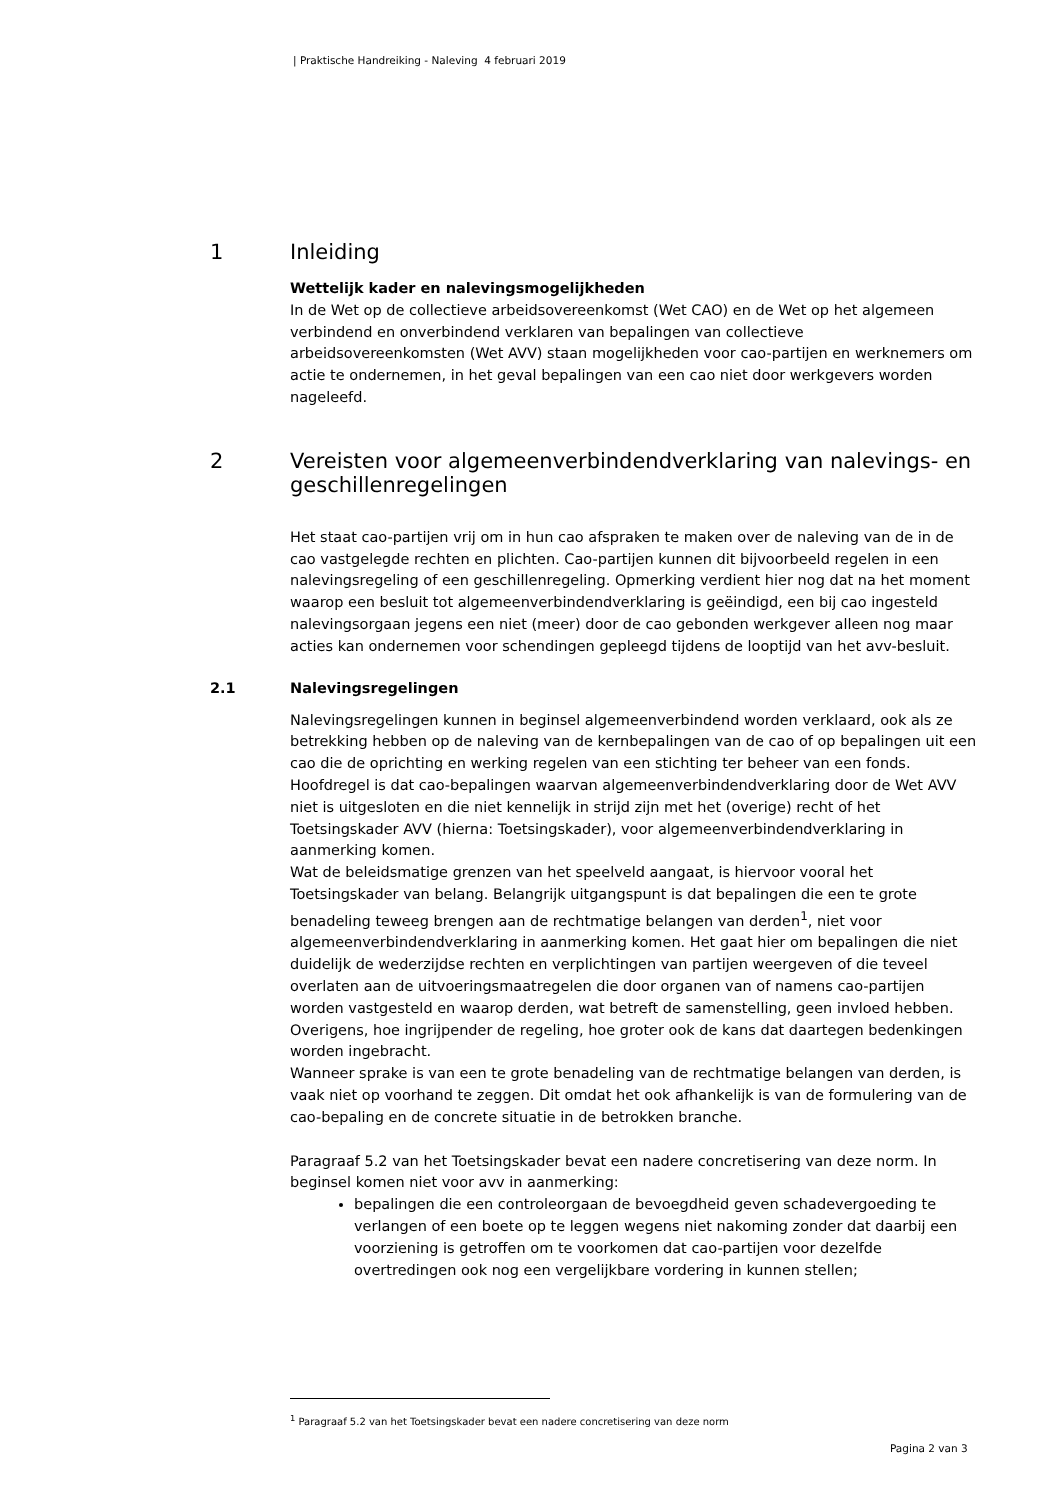| Praktische Handreiking - Naleving 4 februari 2019
1 Inleiding
Wettelijk kader en nalevingsmogelijkheden
In de Wet op de collectieve arbeidsovereenkomst (Wet CAO) en de Wet op het algemeen verbindend en onverbindend verklaren van bepalingen van collectieve arbeidsovereenkomsten (Wet AVV) staan mogelijkheden voor cao-partijen en werknemers om actie te ondernemen, in het geval bepalingen van een cao niet door werkgevers worden nageleefd.
2 Vereisten voor algemeenverbindendverklaring van nalevings- en geschillenregelingen
Het staat cao-partijen vrij om in hun cao afspraken te maken over de naleving van de in de cao vastgelegde rechten en plichten. Cao-partijen kunnen dit bijvoorbeeld regelen in een nalevingsregeling of een geschillenregeling. Opmerking verdient hier nog dat na het moment waarop een besluit tot algemeenverbindendverklaring is geëindigd, een bij cao ingesteld nalevingsorgaan jegens een niet (meer) door de cao gebonden werkgever alleen nog maar acties kan ondernemen voor schendingen gepleegd tijdens de looptijd van het avv-besluit.
2.1 Nalevingsregelingen
Nalevingsregelingen kunnen in beginsel algemeenverbindend worden verklaard, ook als ze betrekking hebben op de naleving van de kernbepalingen van de cao of op bepalingen uit een cao die de oprichting en werking regelen van een stichting ter beheer van een fonds. Hoofdregel is dat cao-bepalingen waarvan algemeenverbindendverklaring door de Wet AVV niet is uitgesloten en die niet kennelijk in strijd zijn met het (overige) recht of het Toetsingskader AVV (hierna: Toetsingskader), voor algemeenverbindendverklaring in aanmerking komen.
Wat de beleidsmatige grenzen van het speelveld aangaat, is hiervoor vooral het Toetsingskader van belang. Belangrijk uitgangspunt is dat bepalingen die een te grote benadeling teweeg brengen aan de rechtmatige belangen van derden<sup>1</sup>, niet voor algemeenverbindendverklaring in aanmerking komen. Het gaat hier om bepalingen die niet duidelijk de wederzijdse rechten en verplichtingen van partijen weergeven of die teveel overlaten aan de uitvoeringsmaatregelen die door organen van of namens cao-partijen worden vastgesteld en waarop derden, wat betreft de samenstelling, geen invloed hebben. Overigens, hoe ingrijpender de regeling, hoe groter ook de kans dat daartegen bedenkingen worden ingebracht.
Wanneer sprake is van een te grote benadeling van de rechtmatige belangen van derden, is vaak niet op voorhand te zeggen. Dit omdat het ook afhankelijk is van de formulering van de cao-bepaling en de concrete situatie in de betrokken branche.
Paragraaf 5.2 van het Toetsingskader bevat een nadere concretisering van deze norm. In beginsel komen niet voor avv in aanmerking:
bepalingen die een controleorgaan de bevoegdheid geven schadevergoeding te verlangen of een boete op te leggen wegens niet nakoming zonder dat daarbij een voorziening is getroffen om te voorkomen dat cao-partijen voor dezelfde overtredingen ook nog een vergelijkbare vordering in kunnen stellen;
<sup>1</sup> Paragraaf 5.2 van het Toetsingskader bevat een nadere concretisering van deze norm
Pagina 2 van 3